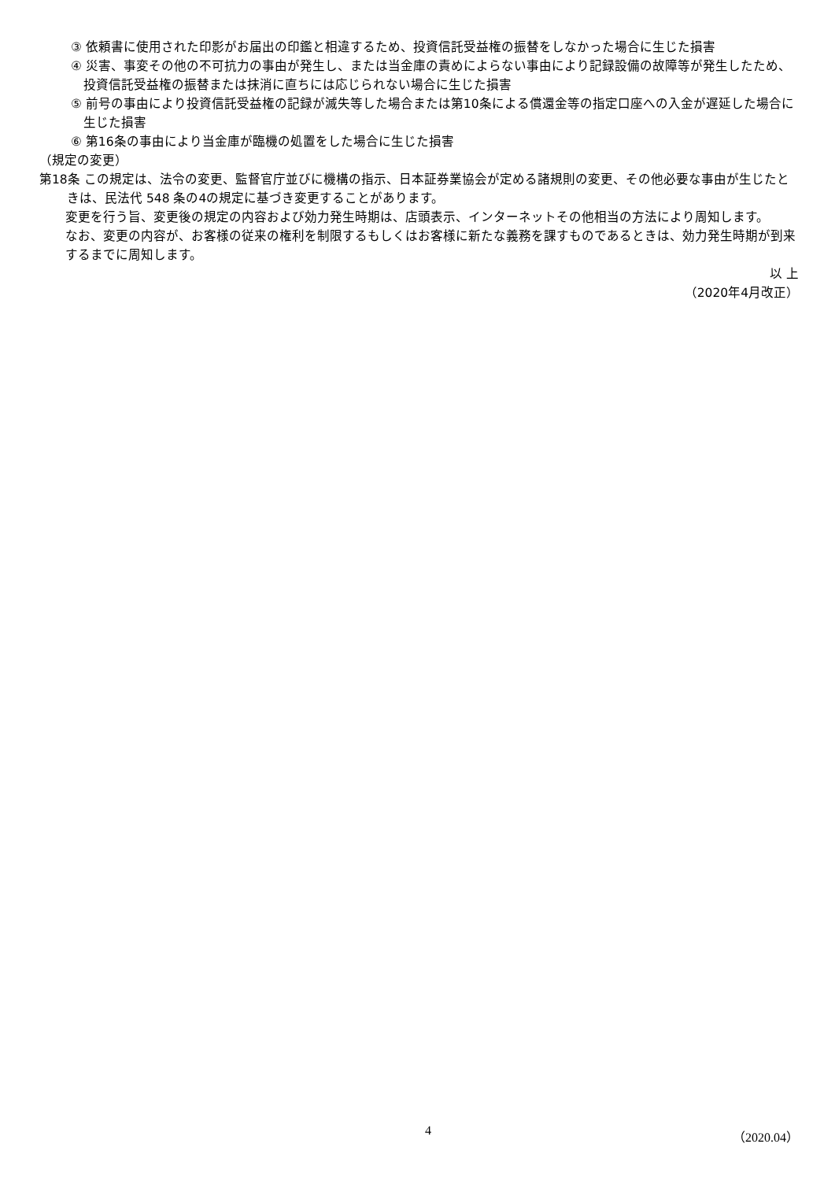③ 依頼書に使用された印影がお届出の印鑑と相違するため、投資信託受益権の振替をしなかった場合に生じた損害
④ 災害、事変その他の不可抗力の事由が発生し、または当金庫の責めによらない事由により記録設備の故障等が発生したため、投資信託受益権の振替または抹消に直ちには応じられない場合に生じた損害
⑤ 前号の事由により投資信託受益権の記録が滅失等した場合または第10条による償還金等の指定口座への入金が遅延した場合に生じた損害
⑥ 第16条の事由により当金庫が臨機の処置をした場合に生じた損害
（規定の変更）
第18条 この規定は、法令の変更、監督官庁並びに機構の指示、日本証券業協会が定める諸規則の変更、その他必要な事由が生じたときは、民法代 548 条の4の規定に基づき変更することがあります。
変更を行う旨、変更後の規定の内容および効力発生時期は、店頭表示、インターネットその他相当の方法により周知します。
なお、変更の内容が、お客様の従来の権利を制限するもしくはお客様に新たな義務を課すものであるときは、効力発生時期が到来するまでに周知します。
以 上
（2020年4月改正）
4 （2020.04）